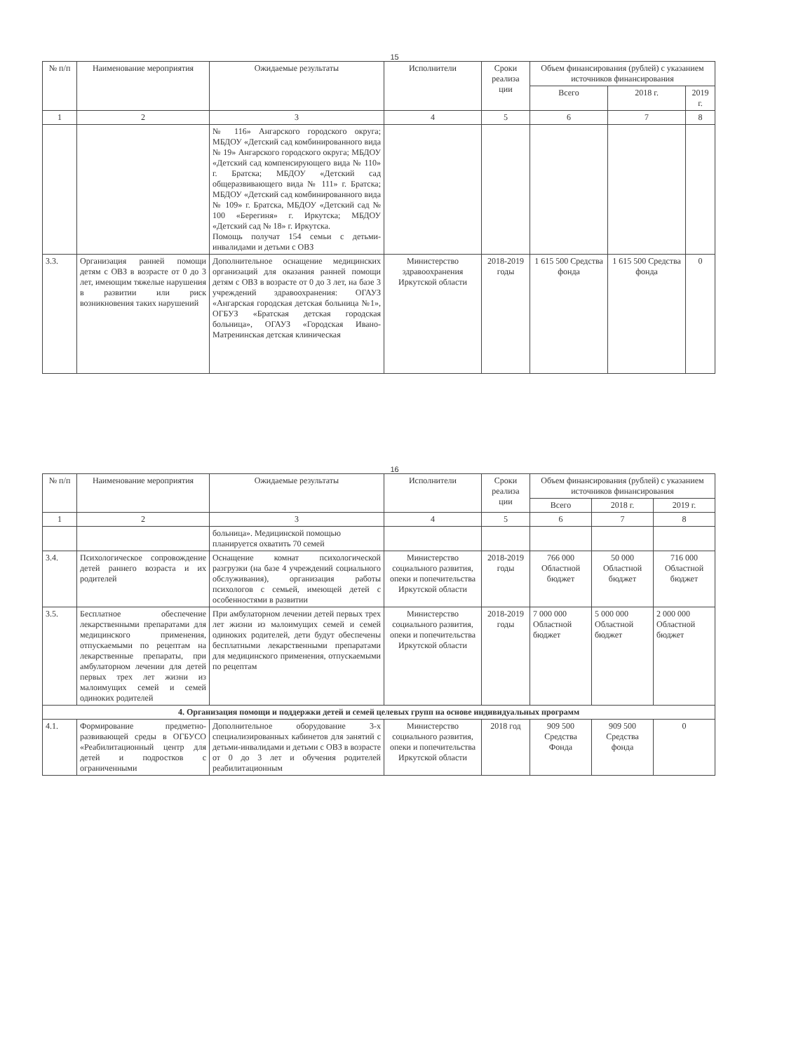15
| № п/п | Наименование мероприятия | Ожидаемые результаты | Исполнители | Сроки реализа ции | Объем финансирования (рублей) с указанием источников финансирования | | |
| --- | --- | --- | --- | --- | --- | --- | --- |
| | | | | | Всего | 2018 г. | 2019 г. |
| 1 | 2 | 3 | 4 | 5 | 6 | 7 | 8 |
| | | № 116» Ангарского городского округа; МБДОУ «Детский сад комбинированного вида № 19» Ангарского городского округа; МБДОУ «Детский сад компенсирующего вида № 110» г. Братска; МБДОУ «Детский сад общеразвивающего вида № 111» г. Братска; МБДОУ «Детский сад комбинированного вида № 109» г. Братска, МБДОУ «Детский сад № 100 «Берегиня» г. Иркутска; МБДОУ «Детский сад № 18» г. Иркутска. Помощь получат 154 семьи с детьми-инвалидами и детьми с ОВЗ | | | | | |
| 3.3. | Организация ранней помощи детям с ОВЗ в возрасте от 0 до 3 лет, имеющим тяжелые нарушения в развитии или риск возникновения таких нарушений | Дополнительное оснащение медицинских организаций для оказания ранней помощи детям с ОВЗ в возрасте от 0 до 3 лет, на базе 3 учреждений здравоохранения: ОГАУЗ «Ангарская городская детская больница №1», ОГБУЗ «Братская детская городская больница», ОГАУЗ «Городская Ивано-Матренинская детская клиническая | Министерство здравоохранения Иркутской области | 2018-2019 годы | 1 615 500 Средства фонда | 1 615 500 Средства фонда | 0 |
16
| № п/п | Наименование мероприятия | Ожидаемые результаты | Исполнители | Сроки реализа ции | Объем финансирования (рублей) с указанием источников финансирования | | |
| --- | --- | --- | --- | --- | --- | --- | --- |
| | | | | | Всего | 2018 г. | 2019 г. |
| 1 | 2 | 3 | 4 | 5 | 6 | 7 | 8 |
| | | больница». Медицинской помощью планируется охватить 70 семей | | | | | |
| 3.4. | Психологическое сопровождение детей раннего возраста и их родителей | Оснащение комнат психологической разгрузки (на базе 4 учреждений социального обслуживания), организация работы психологов с семьей, имеющей детей с особенностями в развитии | Министерство социального развития, опеки и попечительства Иркутской области | 2018-2019 годы | 766 000 Областной бюджет | 50 000 Областной бюджет | 716 000 Областной бюджет |
| 3.5. | Бесплатное обеспечение лекарственными препаратами для медицинского применения, отпускаемыми по рецептам на лекарственные препараты, при амбулаторном лечении для детей первых трех лет жизни из малоимущих семей и семей одиноких родителей | При амбулаторном лечении детей первых трех лет жизни из малоимущих семей и семей одиноких родителей, дети будут обеспечены бесплатными лекарственными препаратами для медицинского применения, отпускаемыми по рецептам | Министерство социального развития, опеки и попечительства Иркутской области | 2018-2019 годы | 7 000 000 Областной бюджет | 5 000 000 Областной бюджет | 2 000 000 Областной бюджет |
| 4. Организация помощи и поддержки детей и семей целевых групп на основе индивидуальных программ | | | | | | | |
| 4.1. | Формирование предметно-развивающей среды в ОГБУСО «Реабилитационный центр для детей и подростков с ограниченными | Дополнительное оборудование 3-х специализированных кабинетов для занятий с детьми-инвалидами и детьми с ОВЗ в возрасте от 0 до 3 лет и обучения родителей реабилитационным | Министерство социального развития, опеки и попечительства Иркутской области | 2018 год | 909 500 Средства Фонда | 909 500 Средства фонда | 0 |